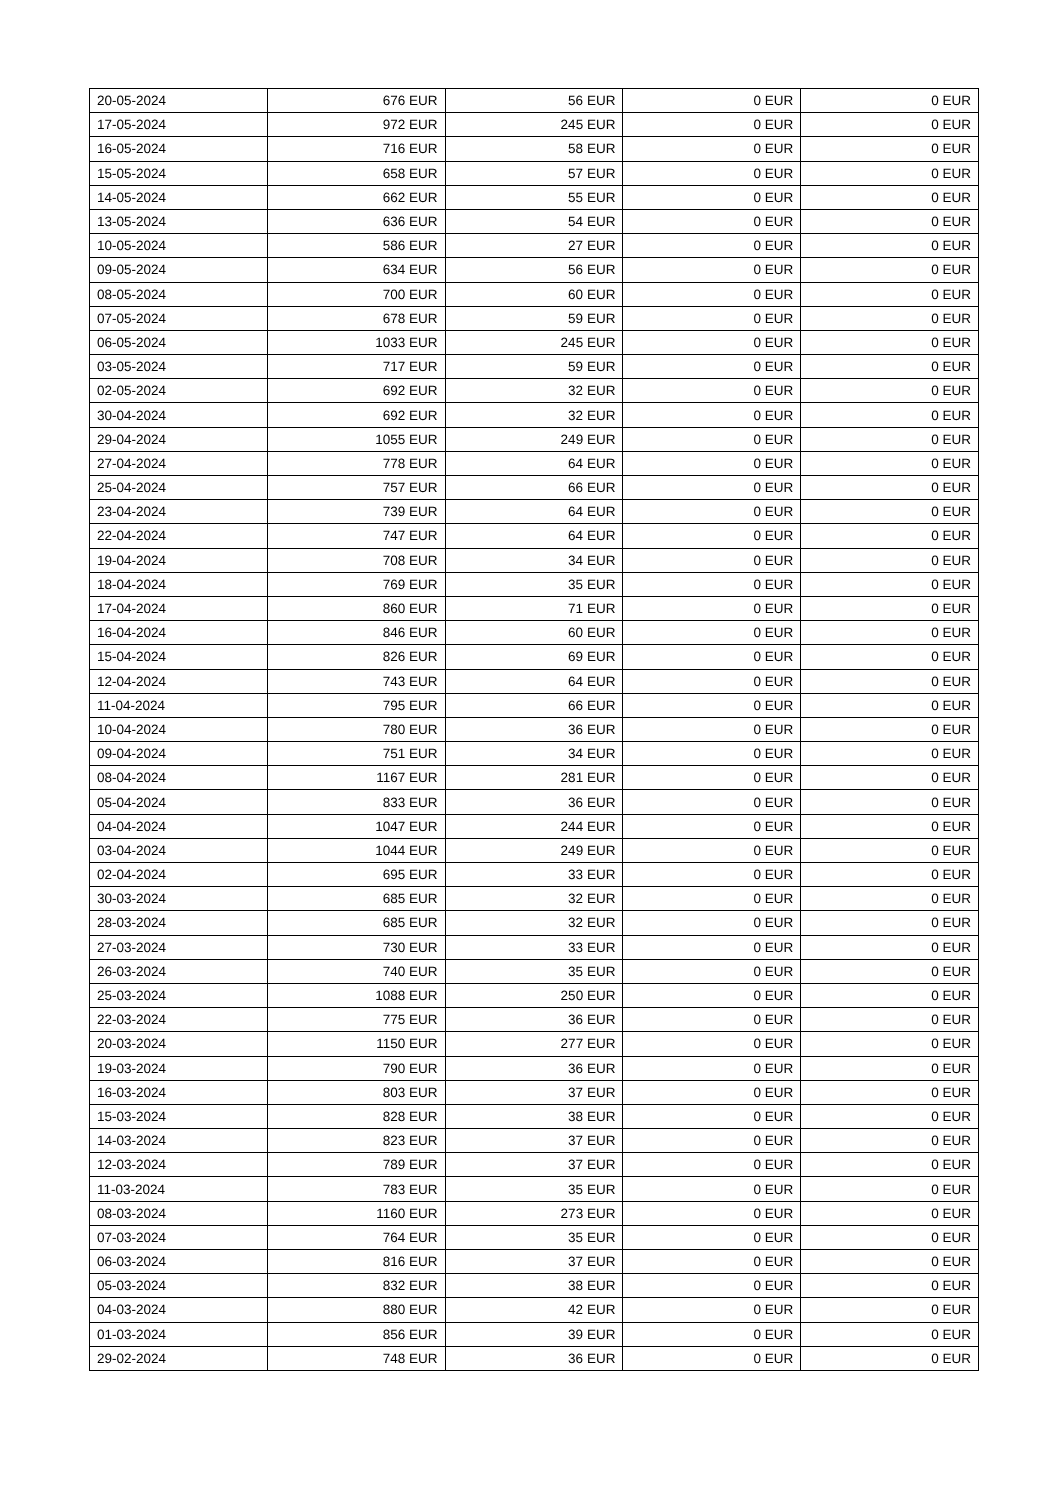| 20-05-2024 | 676 EUR | 56 EUR | 0 EUR | 0 EUR |
| 17-05-2024 | 972 EUR | 245 EUR | 0 EUR | 0 EUR |
| 16-05-2024 | 716 EUR | 58 EUR | 0 EUR | 0 EUR |
| 15-05-2024 | 658 EUR | 57 EUR | 0 EUR | 0 EUR |
| 14-05-2024 | 662 EUR | 55 EUR | 0 EUR | 0 EUR |
| 13-05-2024 | 636 EUR | 54 EUR | 0 EUR | 0 EUR |
| 10-05-2024 | 586 EUR | 27 EUR | 0 EUR | 0 EUR |
| 09-05-2024 | 634 EUR | 56 EUR | 0 EUR | 0 EUR |
| 08-05-2024 | 700 EUR | 60 EUR | 0 EUR | 0 EUR |
| 07-05-2024 | 678 EUR | 59 EUR | 0 EUR | 0 EUR |
| 06-05-2024 | 1033 EUR | 245 EUR | 0 EUR | 0 EUR |
| 03-05-2024 | 717 EUR | 59 EUR | 0 EUR | 0 EUR |
| 02-05-2024 | 692 EUR | 32 EUR | 0 EUR | 0 EUR |
| 30-04-2024 | 692 EUR | 32 EUR | 0 EUR | 0 EUR |
| 29-04-2024 | 1055 EUR | 249 EUR | 0 EUR | 0 EUR |
| 27-04-2024 | 778 EUR | 64 EUR | 0 EUR | 0 EUR |
| 25-04-2024 | 757 EUR | 66 EUR | 0 EUR | 0 EUR |
| 23-04-2024 | 739 EUR | 64 EUR | 0 EUR | 0 EUR |
| 22-04-2024 | 747 EUR | 64 EUR | 0 EUR | 0 EUR |
| 19-04-2024 | 708 EUR | 34 EUR | 0 EUR | 0 EUR |
| 18-04-2024 | 769 EUR | 35 EUR | 0 EUR | 0 EUR |
| 17-04-2024 | 860 EUR | 71 EUR | 0 EUR | 0 EUR |
| 16-04-2024 | 846 EUR | 60 EUR | 0 EUR | 0 EUR |
| 15-04-2024 | 826 EUR | 69 EUR | 0 EUR | 0 EUR |
| 12-04-2024 | 743 EUR | 64 EUR | 0 EUR | 0 EUR |
| 11-04-2024 | 795 EUR | 66 EUR | 0 EUR | 0 EUR |
| 10-04-2024 | 780 EUR | 36 EUR | 0 EUR | 0 EUR |
| 09-04-2024 | 751 EUR | 34 EUR | 0 EUR | 0 EUR |
| 08-04-2024 | 1167 EUR | 281 EUR | 0 EUR | 0 EUR |
| 05-04-2024 | 833 EUR | 36 EUR | 0 EUR | 0 EUR |
| 04-04-2024 | 1047 EUR | 244 EUR | 0 EUR | 0 EUR |
| 03-04-2024 | 1044 EUR | 249 EUR | 0 EUR | 0 EUR |
| 02-04-2024 | 695 EUR | 33 EUR | 0 EUR | 0 EUR |
| 30-03-2024 | 685 EUR | 32 EUR | 0 EUR | 0 EUR |
| 28-03-2024 | 685 EUR | 32 EUR | 0 EUR | 0 EUR |
| 27-03-2024 | 730 EUR | 33 EUR | 0 EUR | 0 EUR |
| 26-03-2024 | 740 EUR | 35 EUR | 0 EUR | 0 EUR |
| 25-03-2024 | 1088 EUR | 250 EUR | 0 EUR | 0 EUR |
| 22-03-2024 | 775 EUR | 36 EUR | 0 EUR | 0 EUR |
| 20-03-2024 | 1150 EUR | 277 EUR | 0 EUR | 0 EUR |
| 19-03-2024 | 790 EUR | 36 EUR | 0 EUR | 0 EUR |
| 16-03-2024 | 803 EUR | 37 EUR | 0 EUR | 0 EUR |
| 15-03-2024 | 828 EUR | 38 EUR | 0 EUR | 0 EUR |
| 14-03-2024 | 823 EUR | 37 EUR | 0 EUR | 0 EUR |
| 12-03-2024 | 789 EUR | 37 EUR | 0 EUR | 0 EUR |
| 11-03-2024 | 783 EUR | 35 EUR | 0 EUR | 0 EUR |
| 08-03-2024 | 1160 EUR | 273 EUR | 0 EUR | 0 EUR |
| 07-03-2024 | 764 EUR | 35 EUR | 0 EUR | 0 EUR |
| 06-03-2024 | 816 EUR | 37 EUR | 0 EUR | 0 EUR |
| 05-03-2024 | 832 EUR | 38 EUR | 0 EUR | 0 EUR |
| 04-03-2024 | 880 EUR | 42 EUR | 0 EUR | 0 EUR |
| 01-03-2024 | 856 EUR | 39 EUR | 0 EUR | 0 EUR |
| 29-02-2024 | 748 EUR | 36 EUR | 0 EUR | 0 EUR |